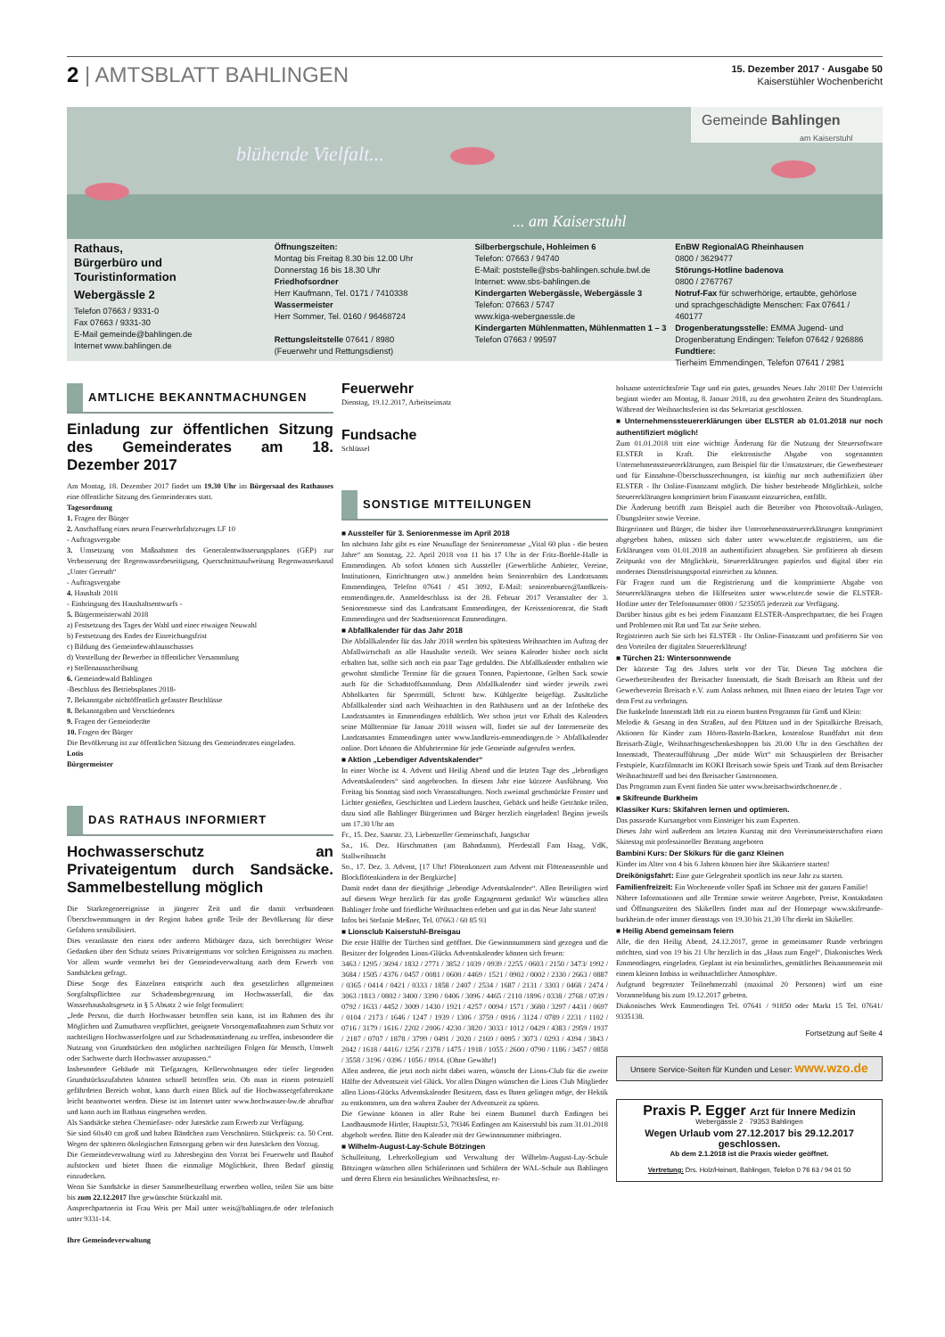2 | AMTSBLATT BAHLINGEN
15. Dezember 2017 · Ausgabe 50
Kaiserstühler Wochenbericht
blühende Vielfalt...
... am Kaiserstuhl
Gemeinde Bahlingen
am Kaiserstuhl
Rathaus,
Bürgerbüro und
Touristinformation
Webergässle 2
Telefon 07663 / 9331-0
Fax 07663 / 9331-30
E-Mail gemeinde@bahlingen.de
Internet www.bahlingen.de
Öffnungszeiten:
Montag bis Freitag 8.30 bis 12.00 Uhr
Donnerstag 16 bis 18.30 Uhr
Friedhofsordner
Herr Kaufmann, Tel. 0171 / 7410338
Wassermeister
Herr Sommer, Tel. 0160 / 96468724
Rettungsleitstelle 07641 / 8980
(Feuerwehr und Rettungsdienst)
Silberbergschule, Hohleimen 6
Telefon: 07663 / 94740
E-Mail: poststelle@sbs-bahlingen.schule.bwl.de
Internet: www.sbs-bahlingen.de
Kindergarten Webergässle, Webergässle 3 Telefon: 07663 / 5747
www.kiga-webergaessle.de
Kindergarten Mühlenmatten, Mühlenmatten 1 – 3 Telefon 07663 / 99597
EnBW RegionalAG Rheinhausen
0800 / 3629477
Störungs-Hotline badenova
0800 / 2767767
Notruf-Fax für schwerhörige, ertaubte, gehörlose und sprachgeschädigte Menschen: Fax 07641 / 460177
Drogenberatungsstelle: EMMA Jugend- und Drogenberatung Endingen: Telefon 07642 / 926886
Fundtiere:
Tierheim Emmendingen, Telefon 07641 / 2981
AMTLICHE BEKANNTMACHUNGEN
Einladung zur öffentlichen Sitzung des Gemeinderates am 18. Dezember 2017
Am Montag, 18. Dezember 2017 findet um 19.30 Uhr im Bürgersaal des Rathauses eine öffentliche Sitzung des Gemeinderates statt.
Tagesordnung
1. Fragen der Bürger
2. Anschaffung eines neuen Feuerwehrfahrzeuges LF 10
- Auftragsvergabe
3. Umsetzung von Maßnahmen des Generalentwässerungsplanes (GEP) zur Verbesserung der Regenwasserbeseitigung, Querschnittsaufweitung Regenwasserkanal „Unter Gereuth“
- Auftragsvergabe
4. Haushalt 2018
- Einbringung des Haushaltsentwurfs -
5. Bürgermeisterwahl 2018
a) Festsetzung des Tages der Wahl und einer etwaigen Neuwahl
b) Festsetzung des Endes der Einreichungsfrist
c) Bildung des Gemeindewahlausschusses
d) Vorstellung der Bewerber in öffentlicher Versammlung
e) Stellenausschreibung
6. Gemeindewald Bahlingen
-Beschluss des Betriebsplanes 2018-
7. Bekanntgabe nichtöffentlich gefasster Beschlüsse
8. Bekanntgaben und Verschiedenes
9. Fragen der Gemeinderäte
10. Fragen der Bürger
Die Bevölkerung ist zur öffentlichen Sitzung des Gemeinderates eingeladen.
Lotis
Bürgermeister
DAS RATHAUS INFORMIERT
Hochwasserschutz an Privateigentum durch Sandsäcke. Sammelbestellung möglich
Die Starkregenereignisse in jüngerer Zeit und die damit verbundenen Überschwemmungen in der Region haben große Teile der Bevölkerung für diese Gefahren sensibilisiert.
Dies veranlasste den einen oder anderen Mitbürger dazu, sich berechtigter Weise Gedanken über den Schutz seines Privateigentums vor solchen Ereignissen zu machen. Vor allem wurde vermehrt bei der Gemeindeverwaltung nach dem Erwerb von Sandsäcken gefragt.
Diese Sorge des Einzelnen entspricht auch den gesetzlichen allgemeinen Sorgfaltspflichten zur Schadensbegrenzung im Hochwasserfall, die das Wasserhaushaltsgesetz in § 5 Absatz 2 wie folgt formuliert:
„Jede Person, die durch Hochwasser betroffen sein kann, ist im Rahmen des ihr Möglichen und Zumutbaren verpflichtet, geeignete Vorsorgemaßnahmen zum Schutz vor nachteiligen Hochwasserfolgen und zur Schadensminderung zu treffen, insbesondere die Nutzung von Grundstücken den möglichen nachteiligen Folgen für Mensch, Umwelt oder Sachwerte durch Hochwasser anzupassen.“
Insbesondere Gebäude mit Tiefgaragen, Kellerwohnungen oder tiefer liegenden Grundstückszufahrten könnten schnell betroffen sein. Ob man in einem potenziell gefährdeten Bereich wohnt, kann durch einen Blick auf die Hochwassergefahrenkarte leicht beantwortet werden. Diese ist im Internet unter www.hochwasser-bw.de abrufbar und kann auch im Rathaus eingesehen werden.
Als Sandsäcke stehen Chemiefaser- oder Jutesäcke zum Erwerb zur Verfügung.
Sie sind 60x40 cm groß und haben Bändchen zum Verschnüren. Stückpreis: ca. 50 Cent. Wegen der späteren ökologischen Entsorgung geben wir den Jutesäcken den Vorzug.
Die Gemeindeverwaltung wird zu Jahresbeginn den Vorrat bei Feuerwehr und Bauhof aufstocken und bietet Ihnen die einmalige Möglichkeit, Ihren Bedarf günstig einzudecken.
Wenn Sie Sandsäcke in dieser Sammelbestellung erwerben wollen, teilen Sie uns bitte bis zum 22.12.2017 Ihre gewünschte Stückzahl mit.
Ansprechpartnerin ist Frau Weis per Mail unter weis@bahlingen.de oder telefonisch unter 9331-14.
Ihre Gemeindeverwaltung
Feuerwehr
Dienstag, 19.12.2017, Arbeitseinsatz
Fundsache
Schlüssel
SONSTIGE MITTEILUNGEN
■ Aussteller für 3. Seniorenmesse im April 2018
Im nächsten Jahr gibt es eine Neuauflage der Seniorenmesse „Vital 60 plus - die besten Jahre“ am Sonntag, 22. April 2018 von 11 bis 17 Uhr in der Fritz-Boehle-Halle in Emmendingen. Ab sofort können sich Aussteller (Gewerbliche Anbieter, Vereine, Institutionen, Einrichtungen usw.) anmelden beim Seniorenbüro des Landratsamts Emmendingen, Telefon 07641 / 451 3092, E-Mail: seniorenbuero@landkreis-emmendingen.de. Anmeldeschluss ist der 28. Februar 2017 Veranstalter der 3. Seniorenmesse sind das Landratsamt Emmendingen, der Kreisseniorenrat, die Stadt Emmendingen und der Stadtseniorenrat Emmendingen.
■ Abfallkalender für das Jahr 2018
Die Abfallkalender für das Jahr 2018 werden bis spätestens Weihnachten im Auftrag der Abfallwirtschaft an alle Haushalte verteilt. Wer seinen Kalender bisher noch nicht erhalten hat, sollte sich noch ein paar Tage gedulden. Die Abfallkalender enthalten wie gewohnt sämtliche Termine für die grauen Tonnen, Papiertonne, Gelben Sack sowie auch für die Schadstoffsammlung. Dem Abfallkalender sind wieder jeweils zwei Abholkarten für Sperrmüll, Schrott bzw. Kühlgeräte beigefügt. Zusätzliche Abfallkalender sind nach Weihnachten in den Rathäusern und an der Infotheke des Landratsamtes in Emmendingen erhältlich. Wer schon jetzt vor Erhalt des Kalenders seine Mülltermine für Januar 2018 wissen will, findet sie auf der Internetseite des Landratsamtes Emmendingen unter www.landkreis-emmendingen.de > Abfallkalender online. Dort können die Abfuhrtermine für jede Gemeinde aufgerufen werden.
■ Aktion „Lebendiger Adventskalender“
In einer Woche ist 4. Advent und Heilig Abend und die letzten Tage des „lebendigen Adventskalenders“ sind angebrochen. In diesem Jahr eine kürzere Ausführung. Von Freitag bis Sonntag sind noch Veranstaltungen. Noch zweimal geschmückte Fenster und Lichter genießen, Geschichten und Liedern lauschen, Gebäck und heiße Getränke teilen, dazu sind alle Bahlinger Bürgerinnen und Bürger herzlich eingeladen! Beginn jeweils um 17.30 Uhr am
Fr., 15. Dez. Saarstr. 23, Liebenzeller Gemeinschaft, Jungschar
Sa., 16. Dez. Hirschmatten (am Bahndamm), Pferdestall Fam Haag, VdK, Stallweihnacht
So., 17. Dez. 3. Advent, [17 Uhr! Flötenkonzert zum Advent mit Flötenensemble und Blockflötenkindern in der Bergkirche]
Damit endet dann der diesjährige „lebendige Adventskalender“. Allen Beteiligten wird auf diesem Wege herzlich für das große Engagement gedankt! Wir wünschen allen Bahlinger frohe und friedliche Weihnachten erleben und gut in das Neue Jahr starten!
Infos bei Stefanie Meßner, Tel. 07663 / 60 85 93
■ Lionsclub Kaiserstuhl-Breisgau
Die erste Hälfte der Türchen sind geöffnet. Die Gewinnnummern sind gezogen und die Besitzer der folgenden Lions-Glücks Adventskalender können sich freuen:
3463 / 1295 / 3694 / 1832 / 2771 / 3852 / 1039 / 0939 / 2255 / 0603 / 2150 / 3473/ 1992 / 3684 / 1505 / 4376 / 0457 / 0081 / 0600 / 4469 / 1521 / 0902 / 0002 / 2330 / 2663 / 0887 / 0365 / 0414 / 0421 / 0333 / 1858 / 2407 / 2534 / 1687 / 2131 / 3303 / 0468 / 2474 / 3063 /1813 / 0802 / 3400 / 3390 / 0406 / 3096 / 4465 / 2110 /1896 / 0338 / 2768 / 0739 / 0792 / 1633 / 4452 / 3009 / 1430 / 1921 / 4257 / 0094 / 1571 / 3680 / 3297 / 4431 / 0697 / 0104 / 2173 / 1646 / 1247 / 1939 / 1306 / 3759 / 0916 / 3124 / 0789 / 2231 / 1102 / 0716 / 3179 / 1616 / 2202 / 2006 / 4230 / 3820 / 3033 / 1012 / 0429 / 4383 / 2959 / 1937 / 2187 / 0707 / 1878 / 3799 / 0491 / 2020 / 2169 / 0095 / 3073 / 0293 / 4394 / 3843 / 2042 / 1618 / 4416 / 1256 / 2378 / 1475 / 1918 / 1055 / 2600 / 0790 / 1186 / 3457 / 0858 / 3558 / 3196 / 0396 / 1056 / 0914. (Ohne Gewähr!)
Allen anderen, die jetzt noch nicht dabei waren, wünscht der Lions-Club für die zweite Hälfte der Adventszeit viel Glück. Vor allen Dingen wünschen die Lions Club Mitglieder allen Lions-Glücks Adventskalender Besitzern, dass es Ihnen gelingen möge, der Hektik zu entkommen, um den wahren Zauber der Adventszeit zu spüren.
Die Gewinne können in aller Ruhe bei einem Bummel durch Endingen bei Landhausmode Hirtler, Hauptstr.53, 79346 Endingen am Kaiserstuhl bis zum 31.01.2018 abgeholt werden. Bitte den Kalender mit der Gewinnnummer mitbringen.
■ Wilhelm-August-Lay-Schule Bötzingen
Schulleitung, Lehrerkollegium und Verwaltung der Wilhelm-August-Lay-Schule Bötzingen wünschen allen Schülerinnen und Schülern der WAL-Schule aus Bahlingen und deren Eltern ein besinnliches Weihnachtsfest, er-
holsame unterrichtsfreie Tage und ein gutes, gesundes Neues Jahr 2018! Der Unterricht beginnt wieder am Montag, 8. Januar 2018, zu den gewohnten Zeiten des Stundenplans. Während der Weihnachtsferien ist das Sekretariat geschlossen.
■ Unternehmenssteuererklärungen über ELSTER ab 01.01.2018 nur noch authentifiziert möglich!
Zum 01.01.2018 tritt eine wichtige Änderung für die Nutzung der Steuersoftware ELSTER in Kraft. Die elektronische Abgabe von sogenannten Unternehmenssteuererklärungen, zum Beispiel für die Umsatzsteuer, die Gewerbesteuer und für Einnahme-Überschussrechnungen, ist künftig nur noch authentifiziert über ELSTER - Ihr Online-Finanzamt möglich. Die bisher bestehende Möglichkeit, solche Steuererklärungen komprimiert beim Finanzamt einzureichen, entfällt.
Die Änderung betrifft zum Beispiel auch die Betreiber von Photovoltaik-Anlagen, Übungsleiter sowie Vereine.
Bürgerinnen und Bürger, die bisher ihre Unternehmenssteuererklärungen komprimiert abgegeben haben, müssen sich daher unter www.elster.de registrieren, um die Erklärungen vom 01.01.2018 an authentifiziert abzugeben. Sie profitieren ab diesem Zeitpunkt von der Möglichkeit, Steuererklärungen papierlos und digital über ein modernes Dienstleistungsportal einreichen zu können.
Für Fragen rund um die Registrierung und die komprimierte Abgabe von Steuererklärungen stehen die Hilfeseiten unter www.elster.de sowie die ELSTER-Hotline unter der Telefonnummer 0800 / 5235055 jederzeit zur Verfügung.
Darüber hinaus gibt es bei jedem Finanzamt ELSTER-Ansprechpartner, die bei Fragen und Problemen mit Rat und Tat zur Seite stehen.
Registrieren auch Sie sich bei ELSTER - Ihr Online-Finanzamt und profitieren Sie von den Vorteilen der digitalen Steuererklärung!
■ Türchen 21: Wintersonnwende
Der kürzeste Tag des Jahres steht vor der Tür. Diesen Tag möchten die Gewerbetreibenden der Breisacher Innenstadt, die Stadt Breisach am Rhein und der Gewerbeverein Breisach e.V. zum Anlass nehmen, mit Ihnen einen der letzten Tage vor dem Fest zu verbringen.
Die funkelnde Innenstadt lädt ein zu einem bunten Programm für Groß und Klein:
Melodie & Gesang in den Straßen, auf den Plätzen und in der Spitalkirche Breisach, Aktionen für Kinder zum Hören-Basteln-Backen, kostenlose Rundfahrt mit dem Breisach-Zügle, Weihnachtsgeschenkeshoppen bis 20.00 Uhr in den Geschäften der Innenstadt, Theateraufführung „Der müde Wirt“ mit Schauspielern der Breisacher Festspiele, Kurzfilmnacht im KOKI Breisach sowie Speis und Trank auf dem Breisacher Weihnachtstreff und bei den Breisacher Gastronomen.
Das Programm zum Event finden Sie unter www.breisachwirdschoener.de .
■ Skifreunde Burkheim
Klassiker Kurs: Skifahren lernen und optimieren.
Das passende Kursangebot vom Einsteiger bis zum Experten.
Dieses Jahr wird außerdem am letzten Kurstag mit den Vereinsmeisterschaften einen Skitestag mit professioneller Beratung angeboten
Bambini Kurs: Der Skikurs für die ganz Kleinen
Kinder im Alter von 4 bis 6 Jahren können hier ihre Skikarriere starten!
Dreikönigsfahrt: Eine gute Gelegenheit sportlich ins neue Jahr zu starten.
Familienfreizeit: Ein Wochenende voller Spaß im Schnee mit der ganzen Familie!
Nähere Informationen und alle Termine sowie weitere Angebote, Preise, Kontaktdaten und Öffnungszeiten des Skikellers findet man auf der Homepage www.skifreunde-burkheim.de oder immer dienstags von 19.30 bis 21.30 Uhr direkt im Skikeller.
■ Heilig Abend gemeinsam feiern
Alle, die den Heilig Abend, 24.12.2017, gerne in gemeinsamer Runde verbringen möchten, sind von 19 bis 21 Uhr herzlich in das „Haus zum Engel“, Diakonisches Werk Emmendingen, eingeladen. Geplant ist ein besinnliches, gemütliches Beisammensein mit einem kleinen Imbiss in weihnachtlicher Atmosphäre.
Aufgrund begrenzter Teilnehmerzahl (maximal 20 Personen) wird um eine Voranmeldung bis zum 19.12.2017 gebeten.
Diakonisches Werk Emmendingen Tel. 07641 / 91850 oder Markt 15 Tel. 07641/ 9335138.
Fortsetzung auf Seite 4
Unsere Service-Seiten für Kunden und Leser: www.wzo.de
Praxis P. Egger Arzt für Innere Medizin
Webergässle 2 · 79353 Bahlingen
Wegen Urlaub vom 27.12.2017 bis 29.12.2017 geschlossen.
Ab dem 2.1.2018 ist die Praxis wieder geöffnet.
Vertretung: Drs. Holz/Heinert, Bahlingen, Telefon 0 76 63 / 94 01 50